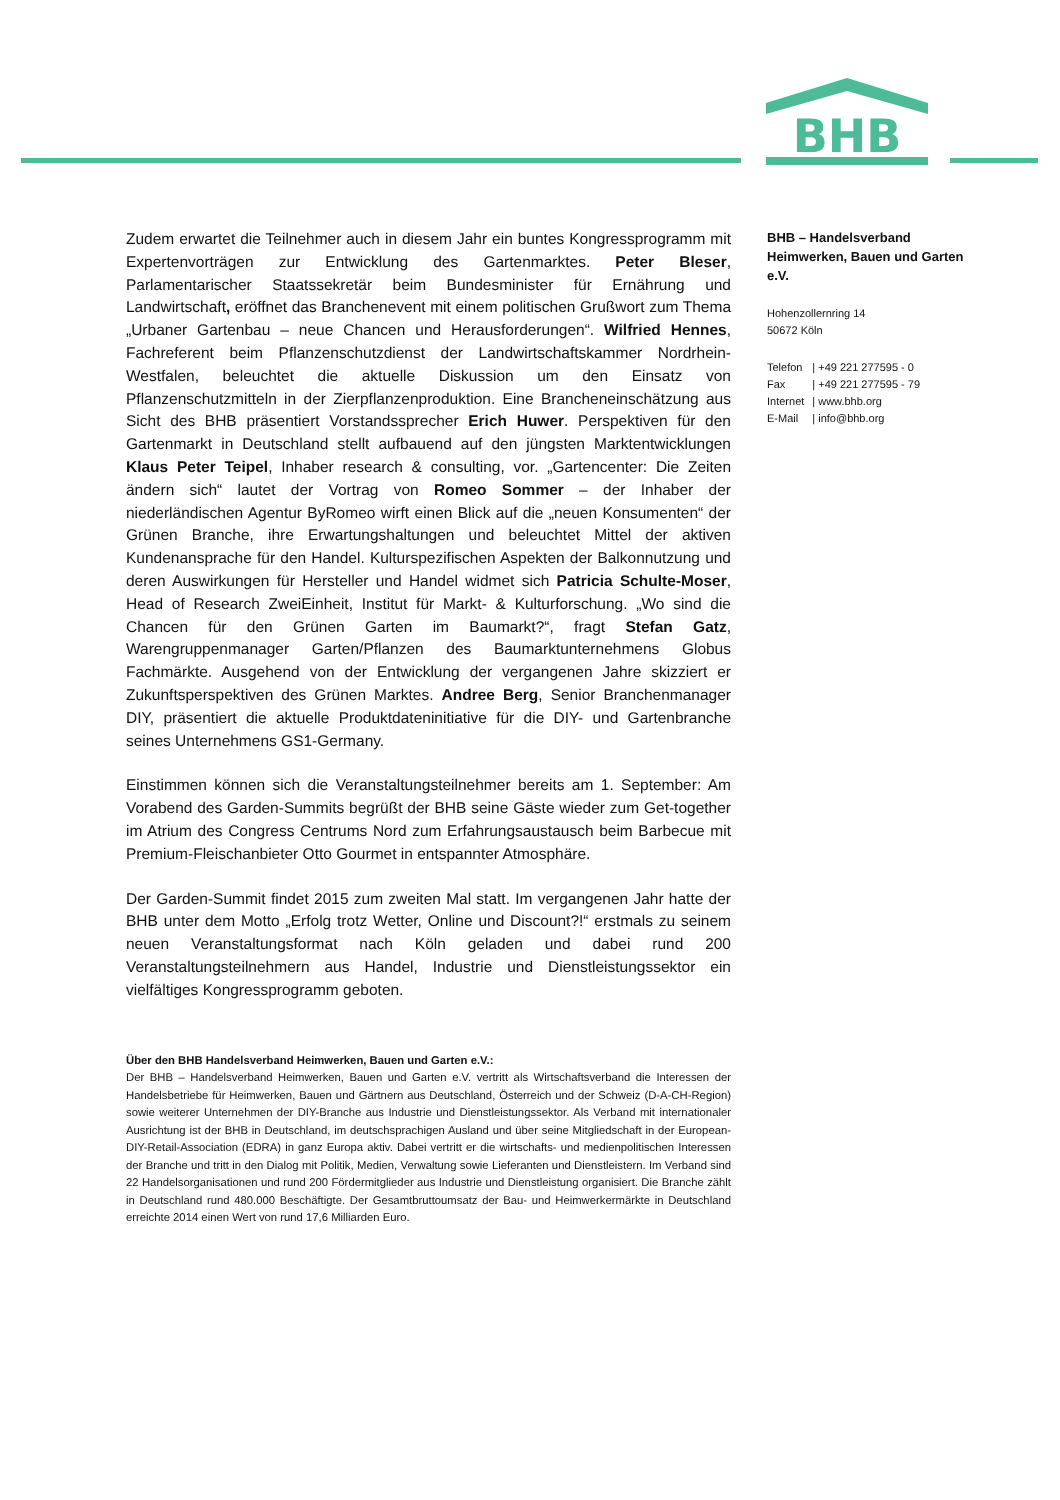BHB
Zudem erwartet die Teilnehmer auch in diesem Jahr ein buntes Kongressprogramm mit Expertenvorträgen zur Entwicklung des Gartenmarktes. Peter Bleser, Parlamentarischer Staatssekretär beim Bundesminister für Ernährung und Landwirtschaft, eröffnet das Branchenevent mit einem politischen Grußwort zum Thema „Urbaner Gartenbau – neue Chancen und Herausforderungen“. Wilfried Hennes, Fachreferent beim Pflanzenschutzdienst der Landwirtschaftskammer Nordrhein-Westfalen, beleuchtet die aktuelle Diskussion um den Einsatz von Pflanzenschutzmitteln in der Zierpflanzenproduktion. Eine Brancheneinschätzung aus Sicht des BHB präsentiert Vorstandssprecher Erich Huwer. Perspektiven für den Gartenmarkt in Deutschland stellt aufbauend auf den jüngsten Marktentwicklungen Klaus Peter Teipel, Inhaber research & consulting, vor. „Gartencenter: Die Zeiten ändern sich“ lautet der Vortrag von Romeo Sommer – der Inhaber der niederländischen Agentur ByRomeo wirft einen Blick auf die „neuen Konsumenten“ der Grünen Branche, ihre Erwartungshaltungen und beleuchtet Mittel der aktiven Kundenansprache für den Handel. Kulturspezifischen Aspekten der Balkonnutzung und deren Auswirkungen für Hersteller und Handel widmet sich Patricia Schulte-Moser, Head of Research ZweiEinheit, Institut für Markt- & Kulturforschung. „Wo sind die Chancen für den Grünen Garten im Baumarkt?“, fragt Stefan Gatz, Warengruppenmanager Garten/Pflanzen des Baumarktunternehmens Globus Fachmärkte. Ausgehend von der Entwicklung der vergangenen Jahre skizziert er Zukunftsperspektiven des Grünen Marktes. Andree Berg, Senior Branchenmanager DIY, präsentiert die aktuelle Produktdateninitiative für die DIY- und Gartenbranche seines Unternehmens GS1-Germany.
Einstimmen können sich die Veranstaltungsteilnehmer bereits am 1. September: Am Vorabend des Garden-Summits begrüßt der BHB seine Gäste wieder zum Get-together im Atrium des Congress Centrums Nord zum Erfahrungsaustausch beim Barbecue mit Premium-Fleischanbieter Otto Gourmet in entspannter Atmosphäre.
Der Garden-Summit findet 2015 zum zweiten Mal statt. Im vergangenen Jahr hatte der BHB unter dem Motto „Erfolg trotz Wetter, Online und Discount?!“ erstmals zu seinem neuen Veranstaltungsformat nach Köln geladen und dabei rund 200 Veranstaltungsteilnehmern aus Handel, Industrie und Dienstleistungssektor ein vielfältiges Kongressprogramm geboten.
Über den BHB Handelsverband Heimwerken, Bauen und Garten e.V.:
Der BHB – Handelsverband Heimwerken, Bauen und Garten e.V. vertritt als Wirtschaftsverband die Interessen der Handelsbetriebe für Heimwerken, Bauen und Gärtnern aus Deutschland, Österreich und der Schweiz (D-A-CH-Region) sowie weiterer Unternehmen der DIY-Branche aus Industrie und Dienstleistungssektor. Als Verband mit internationaler Ausrichtung ist der BHB in Deutschland, im deutschsprachigen Ausland und über seine Mitgliedschaft in der European-DIY-Retail-Association (EDRA) in ganz Europa aktiv. Dabei vertritt er die wirtschafts- und medienpolitischen Interessen der Branche und tritt in den Dialog mit Politik, Medien, Verwaltung sowie Lieferanten und Dienstleistern. Im Verband sind 22 Handelsorganisationen und rund 200 Fördermitglieder aus Industrie und Dienstleistung organisiert. Die Branche zählt in Deutschland rund 480.000 Beschäftigte. Der Gesamtbruttoumsatz der Bau- und Heimwerkermärkte in Deutschland erreichte 2014 einen Wert von rund 17,6 Milliarden Euro.
BHB – Handelsverband Heimwerken, Bauen und Garten e.V.
Hohenzollernring 14
50672 Köln
| Telefon | / +49 221 277595 - 0 |
| Fax | / +49 221 277595 - 79 |
| Internet | / www.bhb.org |
| E-Mail | / info@bhb.org |